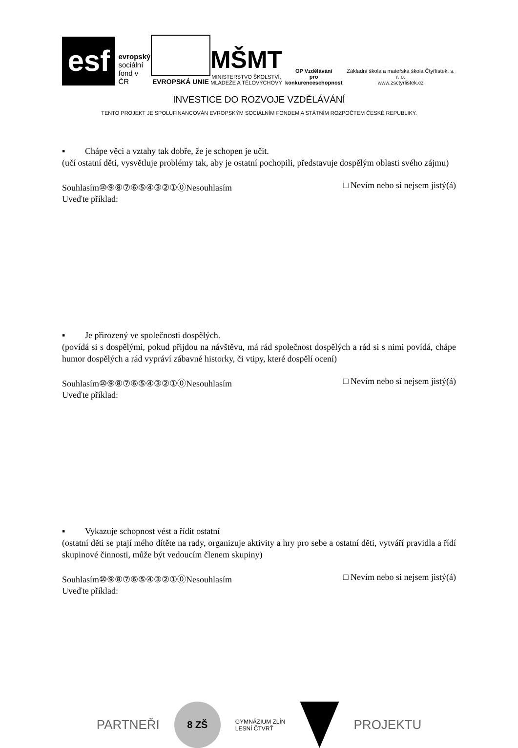esf
evropský
sociální
fond v ČR
EVROPSKÁ UNIE
MŠMT
MINISTERSTVO ŠKOLSTVÍ,
MLÁDEŽE A TĚLOVÝCHOVY
OP Vzdělávání
pro konkurenceschopnost
Základní škola a mateřská škola Čtyřlístek, s. r. o.
www.zsctyrlistek.cz
INVESTICE DO ROZVOJE VZDĚLÁVÁNÍ
TENTO PROJEKT JE SPOLUFINANCOVÁN EVROPSKÝM SOCIÁLNÍM FONDEM A STÁTNÍM ROZPOČTEM ČESKÉ REPUBLIKY.
▪ Chápe věci a vztahy tak dobře, že je schopen je učit.
(učí ostatní děti, vysvětluje problémy tak, aby je ostatní pochopili, představuje dospělým oblasti svého zájmu)
Souhlasím⑩⑨⑧⑦⑥⑤④③②①⓪Nesouhlasím □ Nevím nebo si nejsem jistý(á)
Uveďte příklad:
▪ Je přirozený ve společnosti dospělých.
(povídá si s dospělými, pokud přijdou na návštěvu, má rád společnost dospělých a rád si s nimi povídá, chápe humor dospělých a rád vypráví zábavné historky, či vtipy, které dospělí ocení)
Souhlasím⑩⑨⑧⑦⑥⑤④③②①⓪Nesouhlasím □ Nevím nebo si nejsem jistý(á)
Uveďte příklad:
▪ Vykazuje schopnost vést a řídit ostatní
(ostatní děti se ptají mého dítěte na rady, organizuje aktivity a hry pro sebe a ostatní děti, vytváří pravidla a řídí skupinové činnosti, může být vedoucím členem skupiny)
Souhlasím⑩⑨⑧⑦⑥⑤④③②①⓪Nesouhlasím □ Nevím nebo si nejsem jistý(á)
Uveďte příklad:
PARTNEŘI
8 ZŠ
GYMNÁZIUM ZLÍN
LESNÍ ČTVRŤ
PROJEKTU